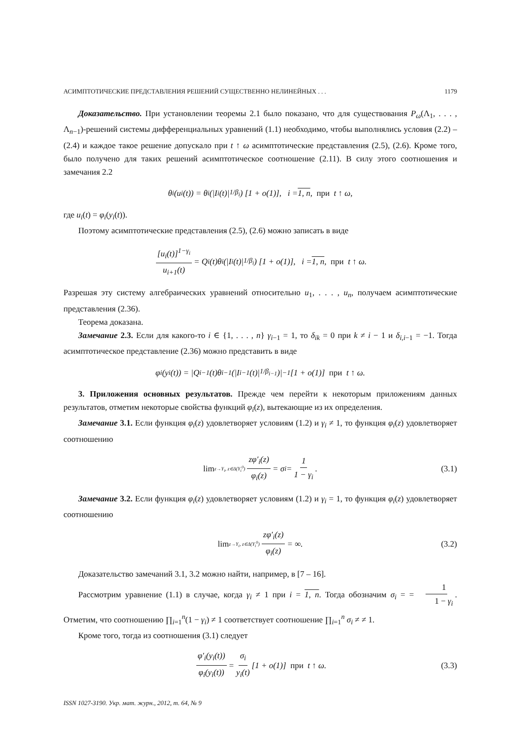АСИМПТОТИЧЕСКИЕ ПРЕДСТАВЛЕНИЯ РЕШЕНИЙ СУЩЕСТВЕННО НЕЛИНЕЙНЫХ . . . 1179
Доказательство. При установлении теоремы 2.1 было показано, что для существования P<sub>ω</sub>(Λ<sub>1</sub>, . . . , Λ<sub>n−1</sub>)-решений системы дифференциальных уравнений (1.1) необходимо, чтобы выполнялись условия (2.2) – (2.4) и каждое такое решение допускало при t ↑ ω асимптотические представления (2.5), (2.6). Кроме того, было получено для таких решений асимптотическое соотношение (2.11). В силу этого соотношения и замечания 2.2
θ<sub>i</sub>(u<sub>i</sub>(t)) = θ<sub>i</sub>(|I<sub>i</sub>(t)|<sup>1/β<sub>i</sub></sup>) [1 + o(1)], i = 1, n, при t ↑ ω,
где u<sub>i</sub>(t) = φ<sub>i</sub>(y<sub>i</sub>(t)).
Поэтому асимптотические представления (2.5), (2.6) можно записать в виде
[u<sub>i</sub>(t)]<sup>1−γ<sub>i</sub></sup> u<sub>i+1</sub>(t) = Q<sub>i</sub>(t)θ<sub>i</sub>(|I<sub>i</sub>(t)|<sup>1/β<sub>i</sub></sup>) [1 + o(1)], i = 1, n, при t ↑ ω.
Разрешая эту систему алгебраических уравнений относительно u<sub>1</sub>, . . . , u<sub>n</sub>, получаем асимптотические представления (2.36).
Теорема доказана.
Замечание 2.3. Если для какого-то i ∈ {1, . . . , n} γ<sub>i−1</sub> = 1, то δ<sub>ik</sub> = 0 при k ≠ i − 1 и δ<sub>i,i−1</sub> = −1. Тогда асимптотическое представление (2.36) можно представить в виде
φ<sub>i</sub>(y<sub>i</sub>(t)) = |Q<sub>i−1</sub>(t)θ<sub>i−1</sub>(|I<sub>i−1</sub>(t)|<sup>1/β<sub>i−1</sub></sup>)|<sup>−1</sup> [1 + o(1)] при t ↑ ω.
3. Приложения основных результатов. Прежде чем перейти к некоторым приложениям данных результатов, отметим некоторые свойства функций φ<sub>i</sub>(z), вытекающие из их определения.
Замечание 3.1. Если функция φ<sub>i</sub>(z) удовлетворяет условиям (1.2) и γ<sub>i</sub> ≠ 1, то функция φ<sub>i</sub>(z) удовлетворяет соотношению
lim<sub>z→Y<sub>i</sub>, z∈Δ(Y<sub>i</sub><sup>0</sup>)</sub> zφ′<sub>i</sub>(z) φ<sub>i</sub>(z) = σ<sub>i</sub> = 1 1 − γ<sub>i</sub>. (3.1)
Замечание 3.2. Если функция φ<sub>i</sub>(z) удовлетворяет условиям (1.2) и γ<sub>i</sub> = 1, то функция φ<sub>i</sub>(z) удовлетворяет соотношению
lim<sub>z→Y<sub>i</sub>, z∈Δ(Y<sub>i</sub><sup>0</sup>)</sub> zφ′<sub>i</sub>(z) φ<sub>i</sub>(z) = ∞. (3.2)
Доказательство замечаний 3.1, 3.2 можно найти, например, в [7 – 16].
Рассмотрим уравнение (1.1) в случае, когда γ<sub>i</sub> ≠ 1 при i = 1, n. Тогда обозначим σ<sub>i</sub> = = 1 1 − γ<sub>i</sub>. Отметим, что соотношению ∏<sub>i=1</sub><sup>n</sup>(1 − γ<sub>i</sub>) ≠ 1 соответствует соотношение ∏<sub>i=1</sub><sup>n</sup> σ<sub>i</sub> ≠ ≠ 1.
Кроме того, тогда из соотношения (3.1) следует
φ′<sub>i</sub>(y<sub>i</sub>(t)) φ<sub>i</sub>(y<sub>i</sub>(t)) = σ<sub>i</sub> y<sub>i</sub>(t) [1 + o(1)] при t ↑ ω. (3.3)
ISSN 1027-3190. Укр. мат. журн., 2012, т. 64, № 9